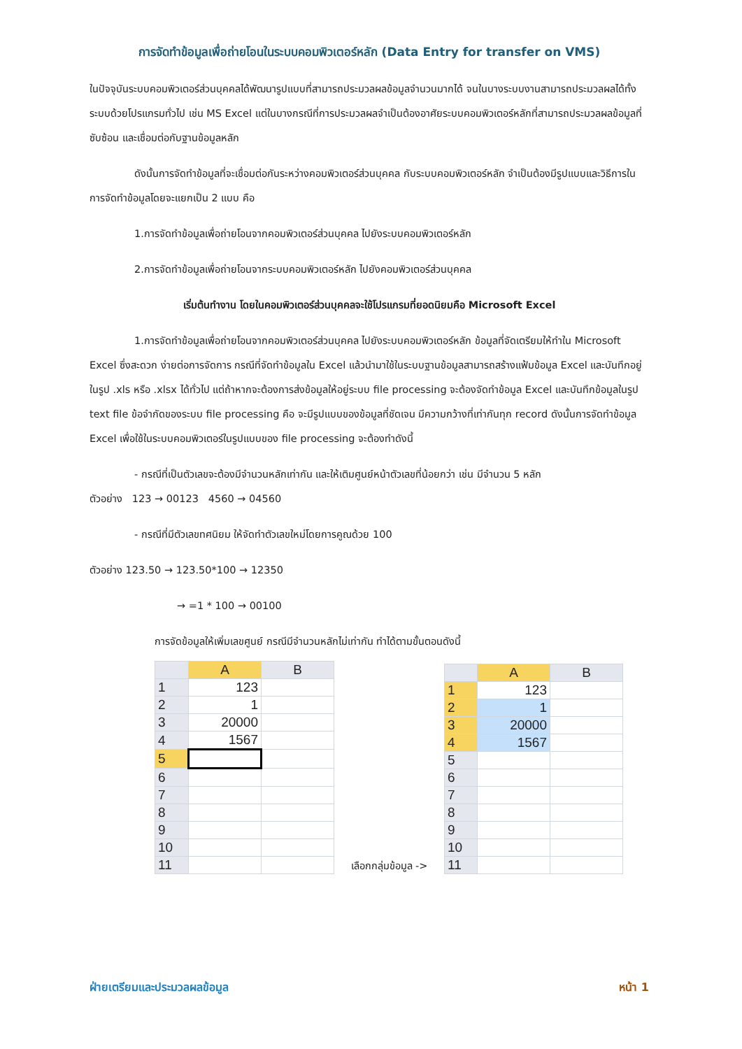การจัดทำข้อมูลเพื่อถ่ายโอนในระบบคอมพิวเตอร์หลัก (Data Entry for transfer on VMS)
ในปัจจุบันระบบคอมพิวเตอร์ส่วนบุคคลได้พัฒนารูปแบบที่สามารถประมวลผลข้อมูลจำนวนมากได้ จนในบางระบบงานสามารถประมวลผลได้ทั้งระบบด้วยโปรแกรมทั่วไป เช่น MS Excel แต่ในบางกรณีที่การประมวลผลจำเป็นต้องอาศัยระบบคอมพิวเตอร์หลักที่สามารถประมวลผลข้อมูลที่ซับซ้อน และเชื่อมต่อกับฐานข้อมูลหลัก
ดังนั้นการจัดทำข้อมูลที่จะเชื่อมต่อกันระหว่างคอมพิวเตอร์ส่วนบุคคล กับระบบคอมพิวเตอร์หลัก จำเป็นต้องมีรูปแบบและวิธีการในการจัดทำข้อมูลโดยจะแยกเป็น 2 แบบ คือ
1.การจัดทำข้อมูลเพื่อถ่ายโอนจากคอมพิวเตอร์ส่วนบุคคล ไปยังระบบคอมพิวเตอร์หลัก
2.การจัดทำข้อมูลเพื่อถ่ายโอนจากระบบคอมพิวเตอร์หลัก ไปยังคอมพิวเตอร์ส่วนบุคคล
เริ่มต้นทำงาน โดยในคอมพิวเตอร์ส่วนบุคคลจะใช้โปรแกรมที่ยอดนิยมคือ Microsoft Excel
1.การจัดทำข้อมูลเพื่อถ่ายโอนจากคอมพิวเตอร์ส่วนบุคคล ไปยังระบบคอมพิวเตอร์หลัก ข้อมูลที่จัดเตรียมให้ทำใน Microsoft Excel ซึ่งสะดวก ง่ายต่อการจัดการ กรณีที่จัดทำข้อมูลใน Excel แล้วนำมาใช้ในระบบฐานข้อมูลสามารถสร้างแฟ้มข้อมูล Excel และบันทึกอยู่ในรูป .xls หรือ .xlsx ได้ทั่วไป แต่ถ้าหากจะต้องการส่งข้อมูลให้อยู่ระบบ file processing จะต้องจัดทำข้อมูล Excel และบันทึกข้อมูลในรูป text file ข้อจำกัดของระบบ file processing คือ จะมีรูปแบบของข้อมูลที่ชัดเจน มีความกว้างที่เท่ากันทุก record ดังนั้นการจัดทำข้อมูล Excel เพื่อใช้ในระบบคอมพิวเตอร์ในรูปแบบของ file processing จะต้องทำดังนี้
- กรณีที่เป็นตัวเลขจะต้องมีจำนวนหลักเท่ากัน และให้เติมศูนย์หน้าตัวเลขที่น้อยกว่า เช่น มีจำนวน 5 หลัก
ตัวอย่าง 123 → 00123 4560 → 04560
- กรณีที่มีตัวเลขทศนิยม ให้จัดทำตัวเลขใหม่โดยการคูณด้วย 100
ตัวอย่าง 123.50 → 123.50*100 → 12350
→ =1 * 100 → 00100
การจัดข้อมูลให้เพิ่มเลขศูนย์ กรณีมีจำนวนหลักไม่เท่ากัน ทำได้ตามขั้นตอนดังนี้
| | A | B |
| --- | --- | --- |
| 1 | 123 | |
| 2 | 1 | |
| 3 | 20000 | |
| 4 | 1567 | |
| 5 | | |
| 6 | | |
| 7 | | |
| 8 | | |
| 9 | | |
| 10 | | |
| 11 | | |
เลือกกลุ่มข้อมูล ->
| | A | B |
| --- | --- | --- |
| 1 | 123 | |
| 2 | 1 | |
| 3 | 20000 | |
| 4 | 1567 | |
| 5 | | |
| 6 | | |
| 7 | | |
| 8 | | |
| 9 | | |
| 10 | | |
| 11 | | |
ฝ่ายเตรียมและประมวลผลข้อมูล หน้า 1